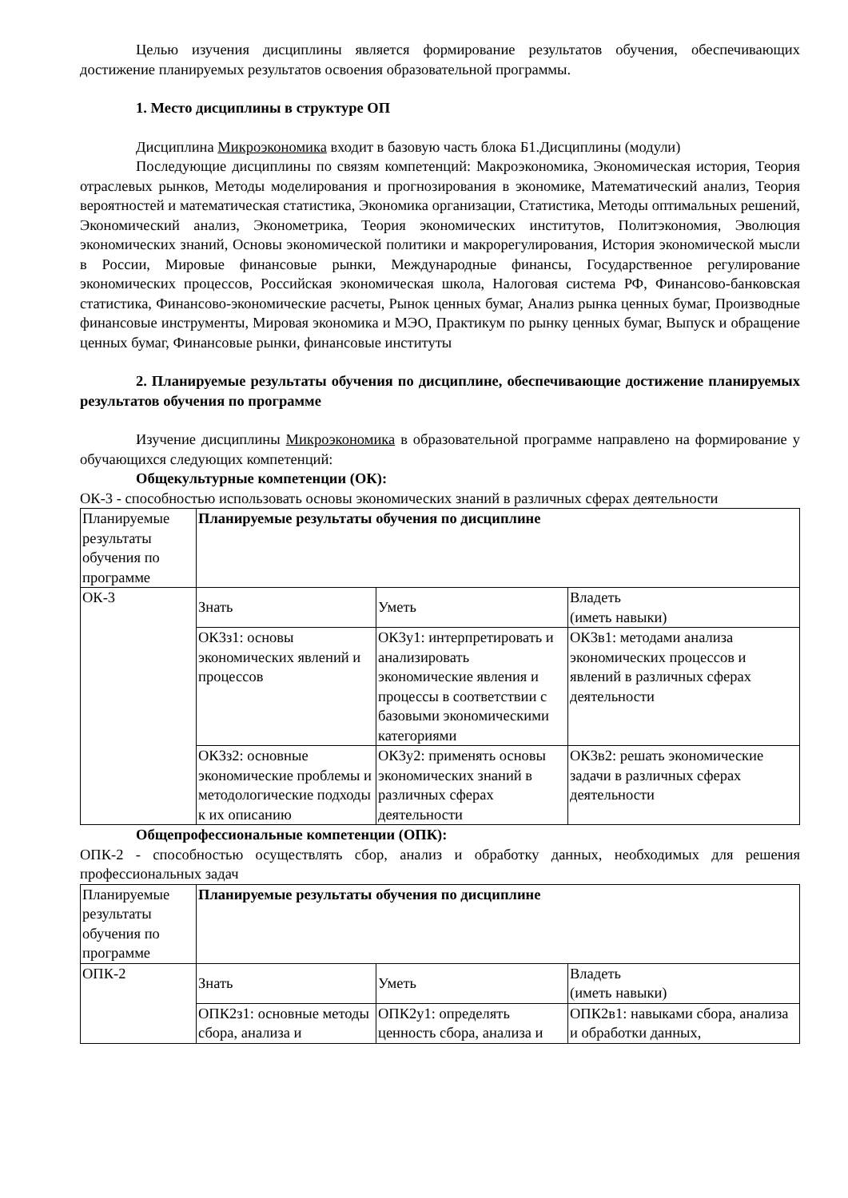Целью изучения дисциплины является формирование результатов обучения, обеспечивающих достижение планируемых результатов освоения образовательной программы.
1. Место дисциплины в структуре ОП
Дисциплина Микроэкономика входит в базовую часть блока Б1.Дисциплины (модули)
Последующие дисциплины по связям компетенций: Макроэкономика, Экономическая история, Теория отраслевых рынков, Методы моделирования и прогнозирования в экономике, Математический анализ, Теория вероятностей и математическая статистика, Экономика организации, Статистика, Методы оптимальных решений, Экономический анализ, Эконометрика, Теория экономических институтов, Политэкономия, Эволюция экономических знаний, Основы экономической политики и макрорегулирования, История экономической мысли в России, Мировые финансовые рынки, Международные финансы, Государственное регулирование экономических процессов, Российская экономическая школа, Налоговая система РФ, Финансово-банковская статистика, Финансово-экономические расчеты, Рынок ценных бумаг, Анализ рынка ценных бумаг, Производные финансовые инструменты, Мировая экономика и МЭО, Практикум по рынку ценных бумаг, Выпуск и обращение ценных бумаг, Финансовые рынки, финансовые институты
2. Планируемые результаты обучения по дисциплине, обеспечивающие достижение планируемых результатов обучения по программе
Изучение дисциплины Микроэкономика в образовательной программе направлено на формирование у обучающихся следующих компетенций:
Общекультурные компетенции (ОК):
ОК-3 - способностью использовать основы экономических знаний в различных сферах деятельности
| Планируемые результаты обучения по программе | Планируемые результаты обучения по дисциплине | | |
| ОК-3 | Знать | Уметь | Владеть (иметь навыки) |
| | ОК3з1: основы экономических явлений и процессов | ОК3у1: интерпретировать и анализировать экономические явления и процессы в соответствии с базовыми экономическими категориями | ОК3в1: методами анализа экономических процессов и явлений в различных сферах деятельности |
| | ОК3з2: основные экономические проблемы и методологические подходы к их описанию | ОК3у2: применять основы экономических знаний в различных сферах деятельности | ОК3в2: решать экономические задачи в различных сферах деятельности |
Общепрофессиональные компетенции (ОПК):
ОПК-2 - способностью осуществлять сбор, анализ и обработку данных, необходимых для решения профессиональных задач
| Планируемые результаты обучения по программе | Планируемые результаты обучения по дисциплине | | |
| ОПК-2 | Знать | Уметь | Владеть (иметь навыки) |
| | ОПК2з1: основные методы сбора, анализа и | ОПК2у1: определять ценность сбора, анализа и | ОПК2в1: навыками сбора, анализа и обработки данных, |